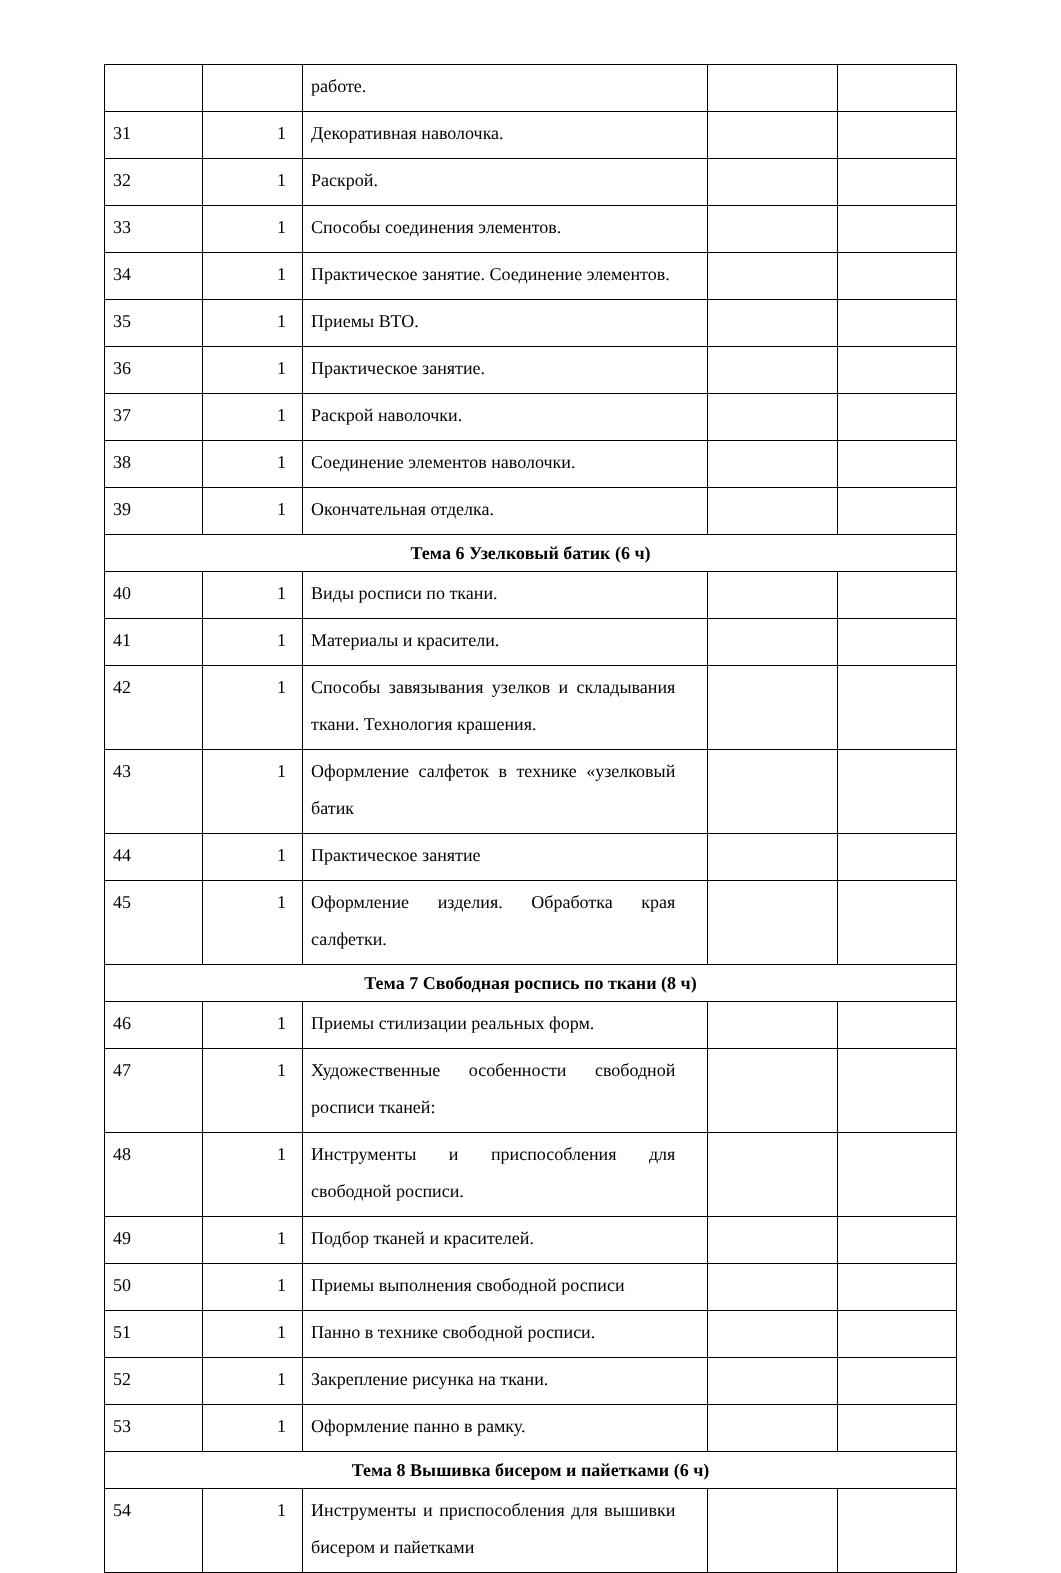| | | работе. | | |
| 31 | 1 | Декоративная наволочка. | | |
| 32 | 1 | Раскрой. | | |
| 33 | 1 | Способы соединения элементов. | | |
| 34 | 1 | Практическое занятие. Соединение элементов. | | |
| 35 | 1 | Приемы ВТО. | | |
| 36 | 1 | Практическое занятие. | | |
| 37 | 1 | Раскрой наволочки. | | |
| 38 | 1 | Соединение элементов наволочки. | | |
| 39 | 1 | Окончательная отделка. | | |
| Тема 6 Узелковый батик (6 ч) | | | | |
| 40 | 1 | Виды росписи по ткани. | | |
| 41 | 1 | Материалы и красители. | | |
| 42 | 1 | Способы завязывания узелков и складывания ткани. Технология крашения. | | |
| 43 | 1 | Оформление салфеток в технике «узелковый батик | | |
| 44 | 1 | Практическое занятие | | |
| 45 | 1 | Оформление изделия. Обработка края салфетки. | | |
| Тема 7 Свободная роспись по ткани (8 ч) | | | | |
| 46 | 1 | Приемы стилизации реальных форм. | | |
| 47 | 1 | Художественные особенности свободной росписи тканей: | | |
| 48 | 1 | Инструменты и приспособления для свободной росписи. | | |
| 49 | 1 | Подбор тканей и красителей. | | |
| 50 | 1 | Приемы выполнения свободной росписи | | |
| 51 | 1 | Панно в технике свободной росписи. | | |
| 52 | 1 | Закрепление рисунка на ткани. | | |
| 53 | 1 | Оформление панно в рамку. | | |
| Тема 8 Вышивка бисером и пайетками (6 ч) | | | | |
| 54 | 1 | Инструменты и приспособления для вышивки бисером и пайетками | | |